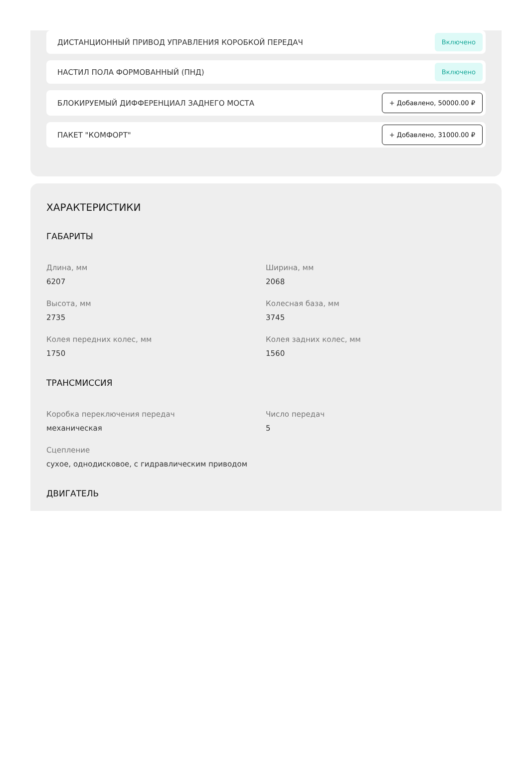ДИСТАНЦИОННЫЙ ПРИВОД УПРАВЛЕНИЯ КОРОБКОЙ ПЕРЕДАЧ Включено
НАСТИЛ ПОЛА ФОРМОВАННЫЙ (ПНД) Включено
БЛОКИРУЕМЫЙ ДИФФЕРЕНЦИАЛ ЗАДНЕГО МОСТА + Добавлено, 50000.00 ₽
ПАКЕТ "КОМФОРТ" + Добавлено, 31000.00 ₽
ХАРАКТЕРИСТИКИ
ГАБАРИТЫ
Длина, мм
6207
Ширина, мм
2068
Высота, мм
2735
Колесная база, мм
3745
Колея передних колес, мм
1750
Колея задних колес, мм
1560
ТРАНСМИССИЯ
Коробка переключения передач
механическая
Число передач
5
Сцепление
сухое, однодисковое, с гидравлическим приводом
ДВИГАТЕЛЬ